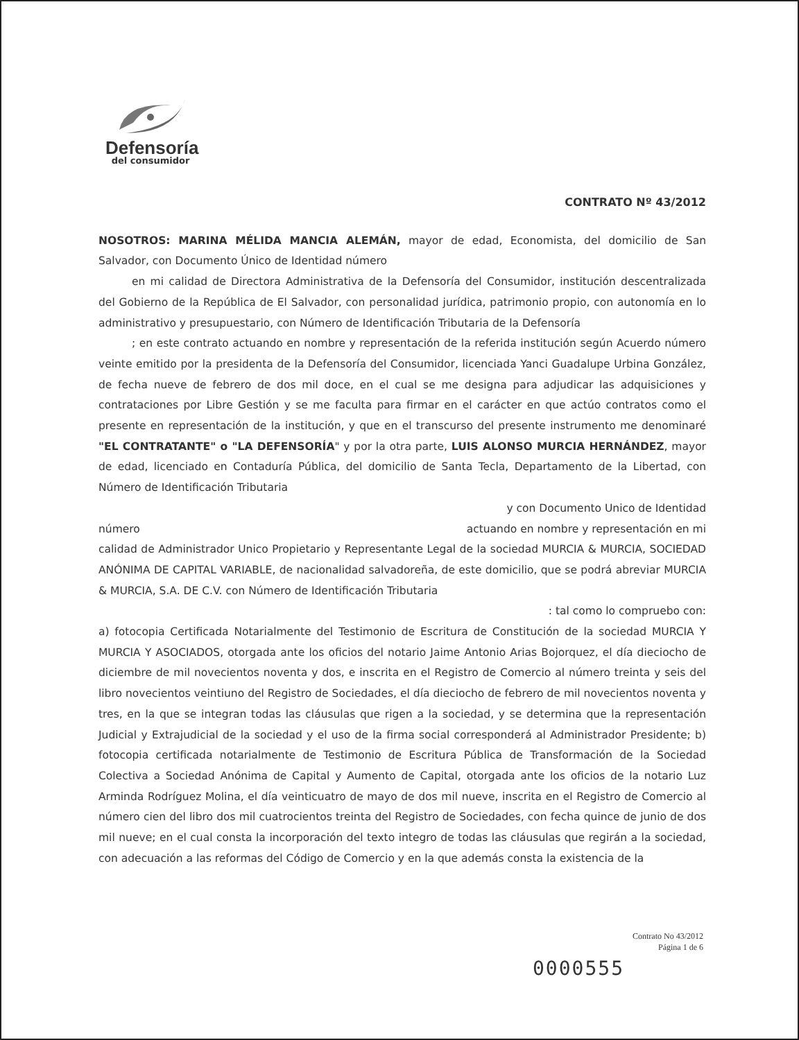Defensoría
del consumidor
CONTRATO Nº 43/2012
NOSOTROS: MARINA MÉLIDA MANCIA ALEMÁN, mayor de edad, Economista, del domicilio de San Salvador, con Documento Único de Identidad número
en mi calidad de Directora Administrativa de la Defensoría del Consumidor, institución descentralizada del Gobierno de la República de El Salvador, con personalidad jurídica, patrimonio propio, con autonomía en lo administrativo y presupuestario, con Número de Identificación Tributaria de la Defensoría
; en este contrato actuando en nombre y representación de la referida institución según Acuerdo número veinte emitido por la presidenta de la Defensoría del Consumidor, licenciada Yanci Guadalupe Urbina González, de fecha nueve de febrero de dos mil doce, en el cual se me designa para adjudicar las adquisiciones y contrataciones por Libre Gestión y se me faculta para firmar en el carácter en que actúo contratos como el presente en representación de la institución, y que en el transcurso del presente instrumento me denominaré "EL CONTRATANTE" o "LA DEFENSORÍA" y por la otra parte, LUIS ALONSO MURCIA HERNÁNDEZ, mayor de edad, licenciado en Contaduría Pública, del domicilio de Santa Tecla, Departamento de la Libertad, con Número de Identificación Tributaria
y con Documento Unico de Identidad
número actuando en nombre y representación en mi
calidad de Administrador Unico Propietario y Representante Legal de la sociedad MURCIA & MURCIA, SOCIEDAD ANÓNIMA DE CAPITAL VARIABLE, de nacionalidad salvadoreña, de este domicilio, que se podrá abreviar MURCIA & MURCIA, S.A. DE C.V. con Número de Identificación Tributaria
: tal como lo compruebo con:
a) fotocopia Certificada Notarialmente del Testimonio de Escritura de Constitución de la sociedad MURCIA Y MURCIA Y ASOCIADOS, otorgada ante los oficios del notario Jaime Antonio Arias Bojorquez, el día dieciocho de diciembre de mil novecientos noventa y dos, e inscrita en el Registro de Comercio al número treinta y seis del libro novecientos veintiuno del Registro de Sociedades, el día dieciocho de febrero de mil novecientos noventa y tres, en la que se integran todas las cláusulas que rigen a la sociedad, y se determina que la representación Judicial y Extrajudicial de la sociedad y el uso de la firma social corresponderá al Administrador Presidente; b) fotocopia certificada notarialmente de Testimonio de Escritura Pública de Transformación de la Sociedad Colectiva a Sociedad Anónima de Capital y Aumento de Capital, otorgada ante los oficios de la notario Luz Arminda Rodríguez Molina, el día veinticuatro de mayo de dos mil nueve, inscrita en el Registro de Comercio al número cien del libro dos mil cuatrocientos treinta del Registro de Sociedades, con fecha quince de junio de dos mil nueve; en el cual consta la incorporación del texto integro de todas las cláusulas que regirán a la sociedad, con adecuación a las reformas del Código de Comercio y en la que además consta la existencia de la
Contrato No 43/2012
Página 1 de 6
0000555